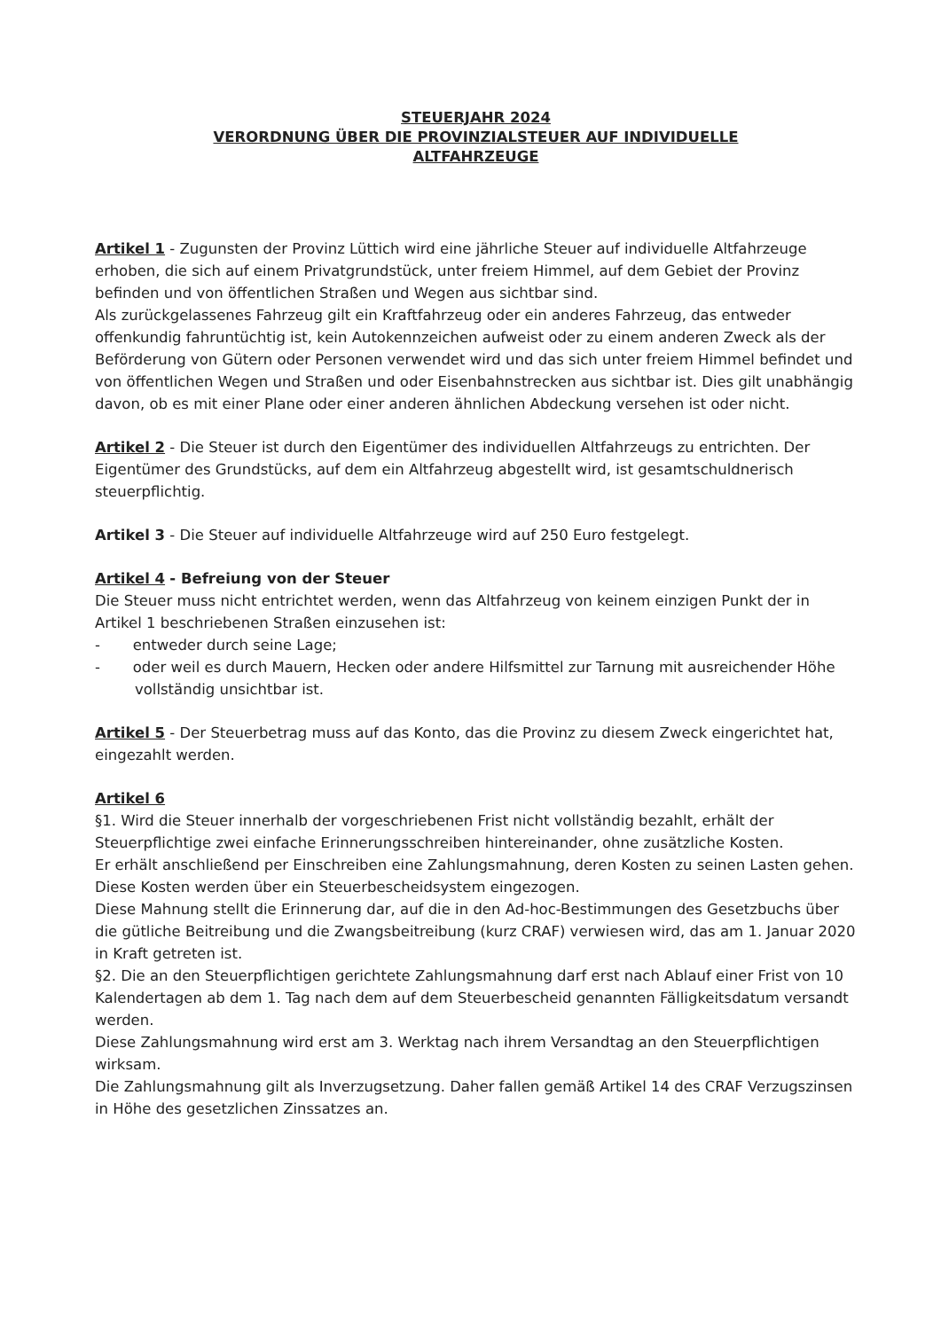STEUERJAHR 2024
VERORDNUNG ÜBER DIE PROVINZIALSTEUER AUF INDIVIDUELLE
ALTFAHRZEUGE
Artikel 1 - Zugunsten der Provinz Lüttich wird eine jährliche Steuer auf individuelle Altfahrzeuge erhoben, die sich auf einem Privatgrundstück, unter freiem Himmel, auf dem Gebiet der Provinz befinden und von öffentlichen Straßen und Wegen aus sichtbar sind.
Als zurückgelassenes Fahrzeug gilt ein Kraftfahrzeug oder ein anderes Fahrzeug, das entweder offenkundig fahruntüchtig ist, kein Autokennzeichen aufweist oder zu einem anderen Zweck als der Beförderung von Gütern oder Personen verwendet wird und das sich unter freiem Himmel befindet und von öffentlichen Wegen und Straßen und oder Eisenbahnstrecken aus sichtbar ist. Dies gilt unabhängig davon, ob es mit einer Plane oder einer anderen ähnlichen Abdeckung versehen ist oder nicht.
Artikel 2 - Die Steuer ist durch den Eigentümer des individuellen Altfahrzeugs zu entrichten. Der Eigentümer des Grundstücks, auf dem ein Altfahrzeug abgestellt wird, ist gesamtschuldnerisch steuerpflichtig.
Artikel 3 - Die Steuer auf individuelle Altfahrzeuge wird auf 250 Euro festgelegt.
Artikel 4 - Befreiung von der Steuer
Die Steuer muss nicht entrichtet werden, wenn das Altfahrzeug von keinem einzigen Punkt der in Artikel 1 beschriebenen Straßen einzusehen ist:
- entweder durch seine Lage;
- oder weil es durch Mauern, Hecken oder andere Hilfsmittel zur Tarnung mit ausreichender Höhe vollständig unsichtbar ist.
Artikel 5 - Der Steuerbetrag muss auf das Konto, das die Provinz zu diesem Zweck eingerichtet hat, eingezahlt werden.
Artikel 6
§1. Wird die Steuer innerhalb der vorgeschriebenen Frist nicht vollständig bezahlt, erhält der Steuerpflichtige zwei einfache Erinnerungsschreiben hintereinander, ohne zusätzliche Kosten.
Er erhält anschließend per Einschreiben eine Zahlungsmahnung, deren Kosten zu seinen Lasten gehen.
Diese Kosten werden über ein Steuerbescheidsystem eingezogen.
Diese Mahnung stellt die Erinnerung dar, auf die in den Ad-hoc-Bestimmungen des Gesetzbuchs über die gütliche Beitreibung und die Zwangsbeitreibung (kurz CRAF) verwiesen wird, das am 1. Januar 2020 in Kraft getreten ist.
§2. Die an den Steuerpflichtigen gerichtete Zahlungsmahnung darf erst nach Ablauf einer Frist von 10 Kalendertagen ab dem 1. Tag nach dem auf dem Steuerbescheid genannten Fälligkeitsdatum versandt werden.
Diese Zahlungsmahnung wird erst am 3. Werktag nach ihrem Versandtag an den Steuerpflichtigen wirksam.
Die Zahlungsmahnung gilt als Inverzugsetzung. Daher fallen gemäß Artikel 14 des CRAF Verzugszinsen in Höhe des gesetzlichen Zinssatzes an.